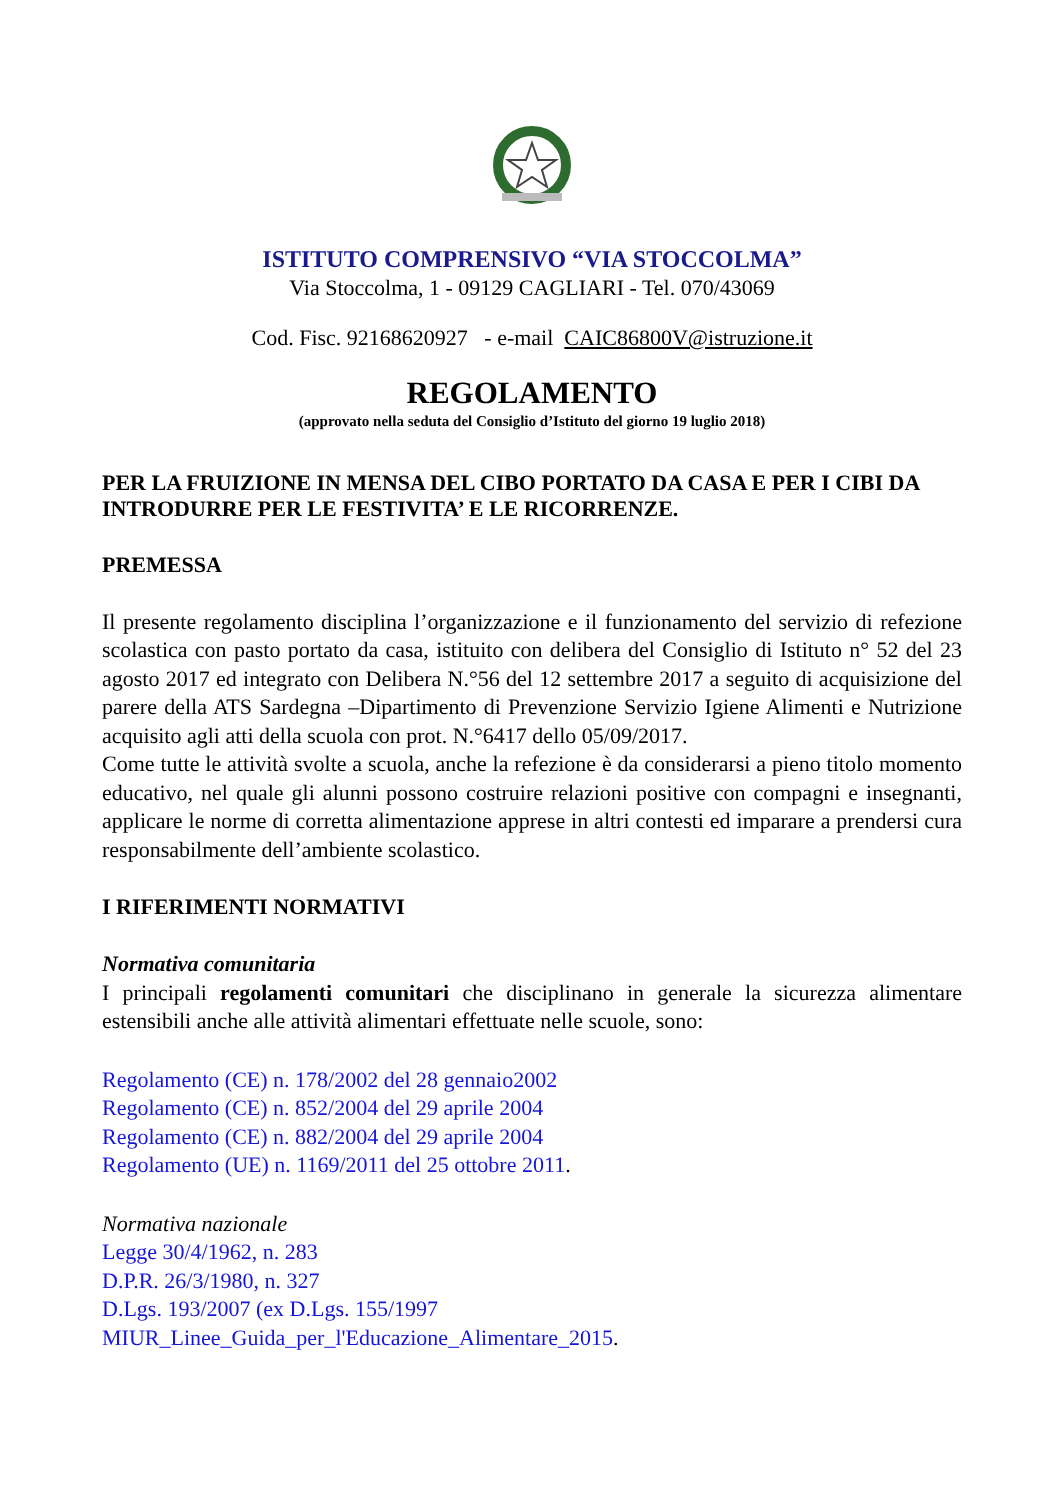ISTITUTO COMPRENSIVO “VIA STOCCOLMA”
Via Stoccolma, 1 - 09129 CAGLIARI - Tel. 070/43069
Cod. Fisc. 92168620927 - e-mail CAIC86800V@istruzione.it
REGOLAMENTO
(approvato nella seduta del Consiglio d’Istituto del giorno 19 luglio 2018)
PER LA FRUIZIONE IN MENSA DEL CIBO PORTATO DA CASA E PER I CIBI DA INTRODURRE PER LE FESTIVITA’ E LE RICORRENZE.
PREMESSA
Il presente regolamento disciplina l’organizzazione e il funzionamento del servizio di refezione scolastica con pasto portato da casa, istituito con delibera del Consiglio di Istituto n° 52 del 23 agosto 2017 ed integrato con Delibera N.°56 del 12 settembre 2017 a seguito di acquisizione del parere della ATS Sardegna –Dipartimento di Prevenzione Servizio Igiene Alimenti e Nutrizione acquisito agli atti della scuola con prot. N.°6417 dello 05/09/2017.
Come tutte le attività svolte a scuola, anche la refezione è da considerarsi a pieno titolo momento educativo, nel quale gli alunni possono costruire relazioni positive con compagni e insegnanti, applicare le norme di corretta alimentazione apprese in altri contesti ed imparare a prendersi cura responsabilmente dell’ambiente scolastico.
I RIFERIMENTI NORMATIVI
Normativa comunitaria
I principali regolamenti comunitari che disciplinano in generale la sicurezza alimentare estensibili anche alle attività alimentari effettuate nelle scuole, sono:
Regolamento (CE) n. 178/2002 del 28 gennaio2002
Regolamento (CE) n. 852/2004 del 29 aprile 2004
Regolamento (CE) n. 882/2004 del 29 aprile 2004
Regolamento (UE) n. 1169/2011 del 25 ottobre 2011.
Normativa nazionale
Legge 30/4/1962, n. 283
D.P.R. 26/3/1980, n. 327
D.Lgs. 193/2007 (ex D.Lgs. 155/1997
MIUR_Linee_Guida_per_l'Educazione_Alimentare_2015.